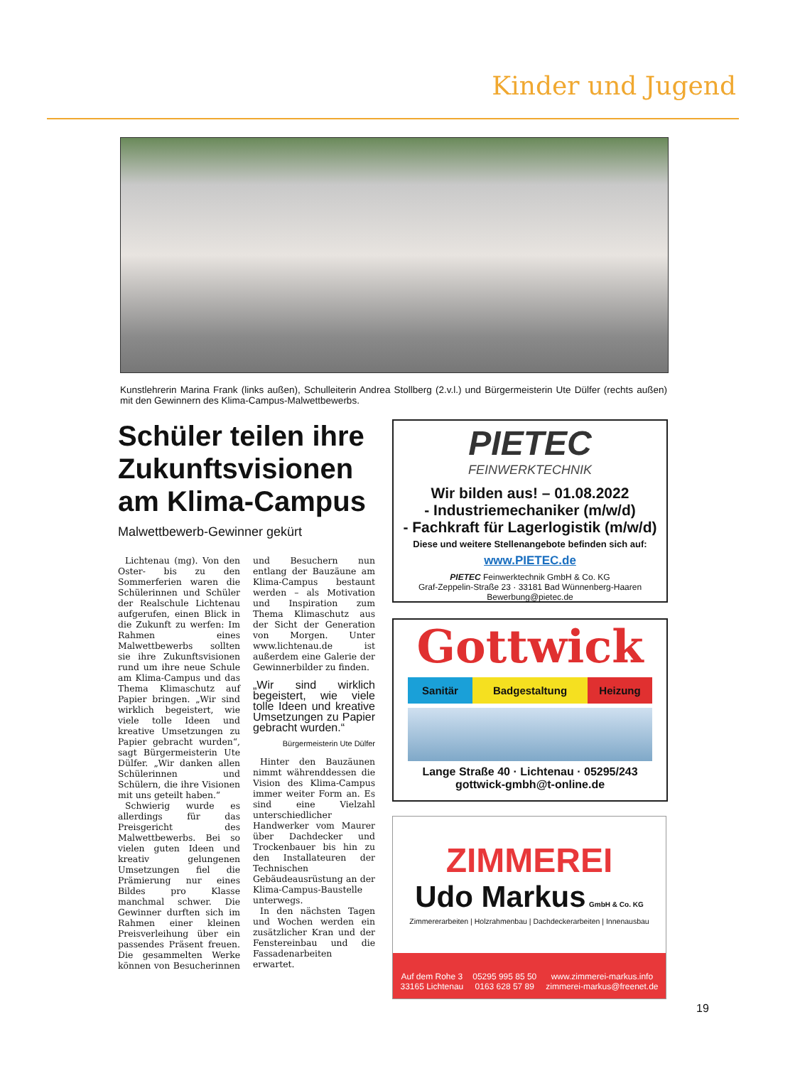Kinder und Jugend
Kunstlehrerin Marina Frank (links außen), Schulleiterin Andrea Stollberg (2.v.l.) und Bürgermeisterin Ute Dülfer (rechts außen) mit den Gewinnern des Klima-Campus-Malwettbewerbs.
Schüler teilen ihre Zukunftsvisionen am Klima-Campus
Malwettbewerb-Gewinner gekürt
Lichtenau (mg). Von den Oster- bis zu den Sommerferien waren die Schülerinnen und Schüler der Realschule Lichtenau aufgerufen, einen Blick in die Zukunft zu werfen: Im Rahmen eines Malwettbewerbs sollten sie ihre Zukunftsvisionen rund um ihre neue Schule am Klima-Campus und das Thema Klimaschutz auf Papier bringen. „Wir sind wirklich begeistert, wie viele tolle Ideen und kreative Umsetzungen zu Papier gebracht wurden“, sagt Bürgermeisterin Ute Dülfer. „Wir danken allen Schülerinnen und Schülern, die ihre Visionen mit uns geteilt haben.“
Schwierig wurde es allerdings für das Preisgericht des Malwettbewerbs. Bei so vielen guten Ideen und kreativ gelungenen Umsetzungen fiel die Prämierung nur eines Bildes pro Klasse manchmal schwer. Die Gewinner durften sich im Rahmen einer kleinen Preisverleihung über ein passendes Präsent freuen. Die gesammelten Werke können von Besucherinnen und Besuchern nun entlang der Bauzäune am Klima-Campus bestaunt werden – als Motivation und Inspiration zum Thema Klimaschutz aus der Sicht der Generation von Morgen. Unter www.lichtenau.de ist außerdem eine Galerie der Gewinnerbilder zu finden.
„Wir sind wirklich begeistert, wie viele tolle Ideen und kreative Umsetzungen zu Papier gebracht wurden.“Bürgermeisterin Ute Dülfer
Hinter den Bauzäunen nimmt währenddessen die Vision des Klima-Campus immer weiter Form an. Es sind eine Vielzahl unterschiedlicher Handwerker vom Maurer über Dachdecker und Trockenbauer bis hin zu den Installateuren der Technischen Gebäudeausrüstung an der Klima-Campus-Baustelle unterwegs.
In den nächsten Tagen und Wochen werden ein zusätzlicher Kran und der Fenstereinbau und die Fassadenarbeiten erwartet.
PIETEC
FEINWERKTECHNIK
Wir bilden aus! – 01.08.2022
- Industriemechaniker (m/w/d)
- Fachkraft für Lagerlogistik (m/w/d)
Diese und weitere Stellenangebote befinden sich auf:
www.PIETEC.de
PIETEC Feinwerktechnik GmbH & Co. KG
Graf-Zeppelin-Straße 23 · 33181 Bad Wünnenberg-Haaren
Bewerbung@pietec.de
Gottwick
Sanitär Badgestaltung Heizung
Lange Straße 40 · Lichtenau · 05295/243
gottwick-gmbh@t-online.de
ZIMMEREI
Udo Markus GmbH & Co. KG
Zimmererarbeiten | Holzrahmenbau | Dachdeckerarbeiten | Innenausbau
Auf dem Rohe 3
33165 Lichtenau
05295 995 85 50
0163 628 57 89
www.zimmerei-markus.info
zimmerei-markus@freenet.de
19